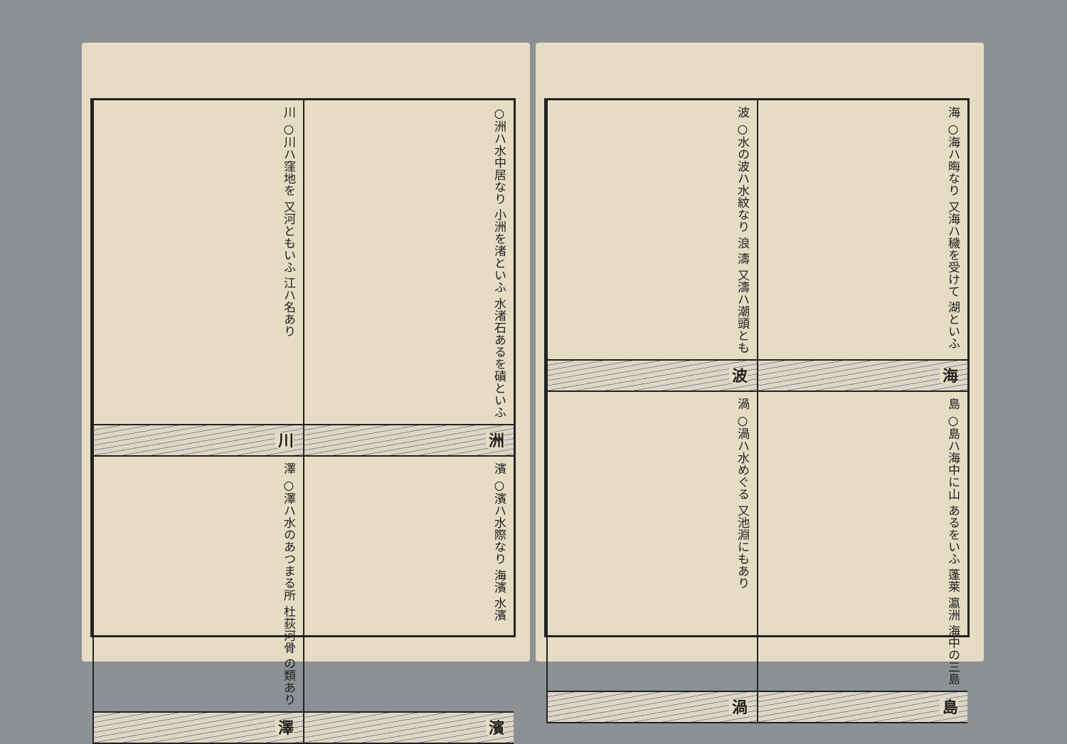○洲ハ水中居なり 小洲を渚といふ 水渚石あるを磧といふ
川 ○川ハ窪地を 又河ともいふ 江ハ名あり
洲
川
濱 ○濱ハ水際なり 海濱 水濱
澤 ○澤ハ水のあつまる所 杜荻河骨 の類あり
濱
澤
海 ○海ハ晦なり 又海ハ穢を受けて 湖といふ
波 ○水の波ハ水紋なり 浪 濤 又濤ハ潮頭とも
海
波
島 ○島ハ海中に山 あるをいふ 蓬莱 瀛洲 海中の三島
渦 ○渦ハ水めぐる 又池淵にもあり
島
渦